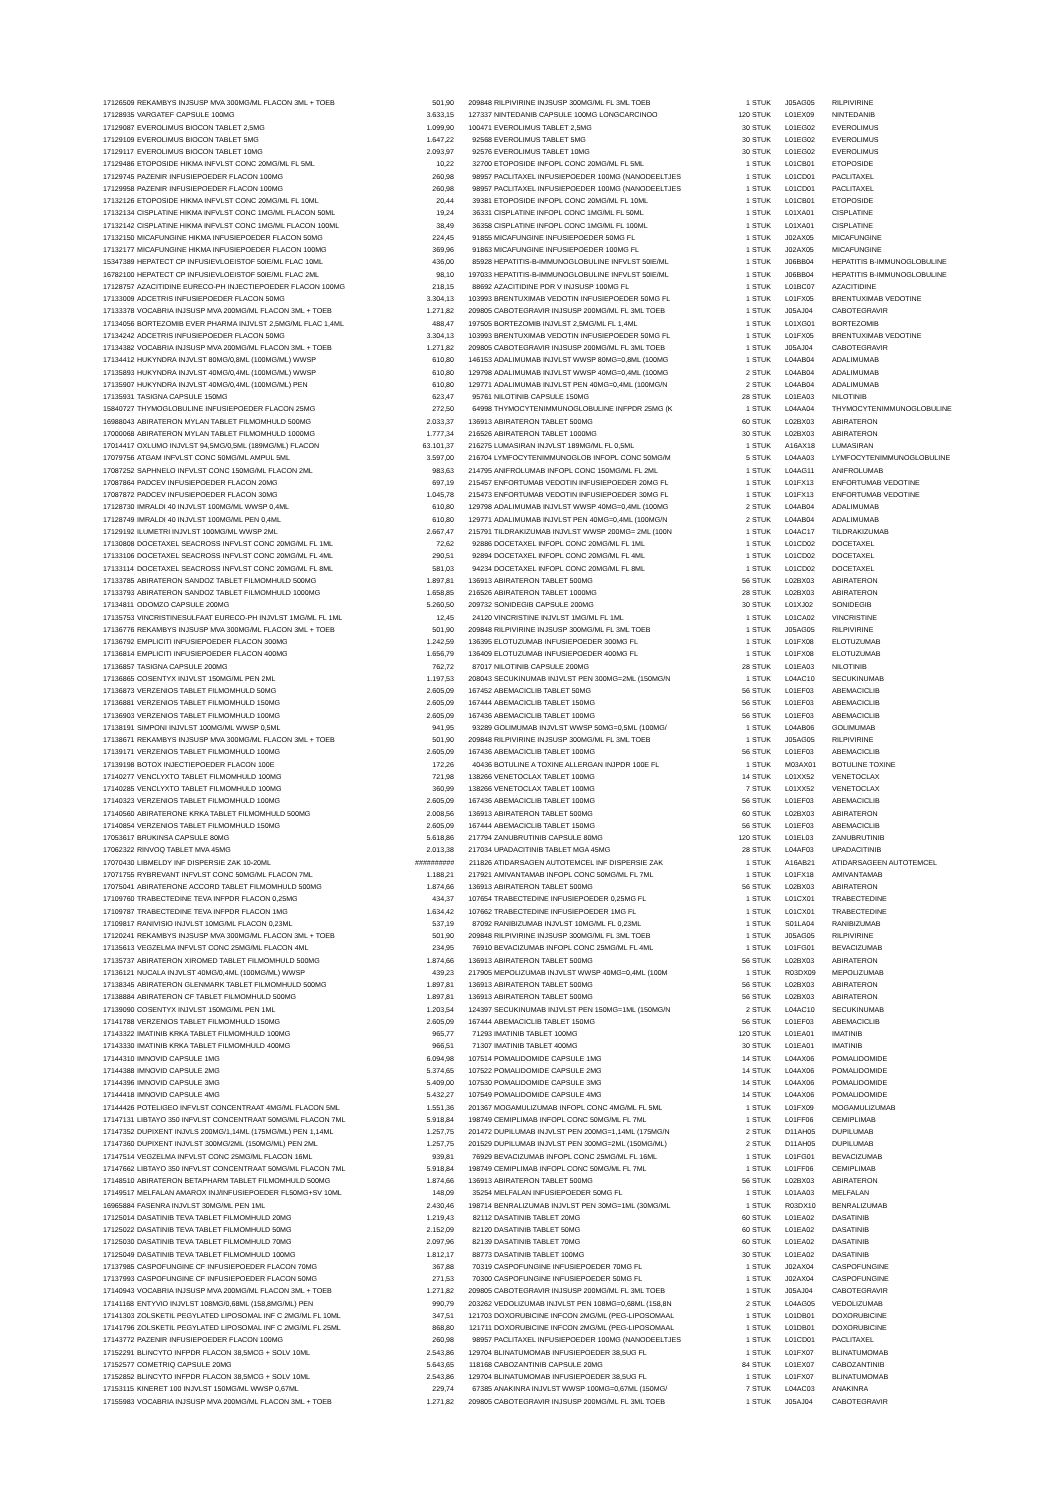| 17126509 | REKAMBYS INJSUSP MVA 300MG/ML FLACON 3ML + TOEB | 501,90 | 209848 | RILPIVIRINE INJSUSP 300MG/ML FL 3ML TOEB | 1 | STUK | J05AG05 | RILPIVIRINE |
| 17128935 | VARGATEF CAPSULE 100MG | 3.633,15 | 127337 | NINTEDANIB CAPSULE 100MG LONGCARCINOO | 120 | STUK | L01EX09 | NINTEDANIB |
| 17129087 | EVEROLIMUS BIOCON TABLET 2,5MG | 1.099,90 | 100471 | EVEROLIMUS TABLET 2,5MG | 30 | STUK | L01EG02 | EVEROLIMUS |
| 17129109 | EVEROLIMUS BIOCON TABLET 5MG | 1.647,22 | 92568 | EVEROLIMUS TABLET 5MG | 30 | STUK | L01EG02 | EVEROLIMUS |
| 17129117 | EVEROLIMUS BIOCON TABLET 10MG | 2.093,97 | 92576 | EVEROLIMUS TABLET 10MG | 30 | STUK | L01EG02 | EVEROLIMUS |
| 17129486 | ETOPOSIDE HIKMA INFVLST CONC 20MG/ML FL 5ML | 10,22 | 32700 | ETOPOSIDE INFOPL CONC 20MG/ML FL 5ML | 1 | STUK | L01CB01 | ETOPOSIDE |
| 17129745 | PAZENIR INFUSIEPOEDER FLACON 100MG | 260,98 | 98957 | PACLITAXEL INFUSIEPOEDER 100MG (NANODEELTJES | 1 | STUK | L01CD01 | PACLITAXEL |
| 17129958 | PAZENIR INFUSIEPOEDER FLACON 100MG | 260,98 | 98957 | PACLITAXEL INFUSIEPOEDER 100MG (NANODEELTJES | 1 | STUK | L01CD01 | PACLITAXEL |
| 17132126 | ETOPOSIDE HIKMA INFVLST CONC 20MG/ML FL 10ML | 20,44 | 39381 | ETOPOSIDE INFOPL CONC 20MG/ML FL 10ML | 1 | STUK | L01CB01 | ETOPOSIDE |
| 17132134 | CISPLATINE HIKMA INFVLST CONC 1MG/ML FLACON 50ML | 19,24 | 36331 | CISPLATINE INFOPL CONC 1MG/ML FL 50ML | 1 | STUK | L01XA01 | CISPLATINE |
| 17132142 | CISPLATINE HIKMA INFVLST CONC 1MG/ML FLACON 100ML | 38,49 | 36358 | CISPLATINE INFOPL CONC 1MG/ML FL 100ML | 1 | STUK | L01XA01 | CISPLATINE |
| 17132150 | MICAFUNGINE HIKMA INFUSIEPOEDER FLACON 50MG | 224,45 | 91855 | MICAFUNGINE INFUSIEPOEDER 50MG FL | 1 | STUK | J02AX05 | MICAFUNGINE |
| 17132177 | MICAFUNGINE HIKMA INFUSIEPOEDER FLACON 100MG | 369,96 | 91863 | MICAFUNGINE INFUSIEPOEDER 100MG FL | 1 | STUK | J02AX05 | MICAFUNGINE |
| 15347389 | HEPATECT CP INFUSIEVLOEISTOF 50IE/ML FLAC 10ML | 436,00 | 85928 | HEPATITIS-B-IMMUNOGLOBULINE INFVLST 50IE/ML | 1 | STUK | J06BB04 | HEPATITIS B-IMMUNOGLOBULINE |
| 16782100 | HEPATECT CP INFUSIEVLOEISTOF 50IE/ML FLAC 2ML | 98,10 | 197033 | HEPATITIS-B-IMMUNOGLOBULINE INFVLST 50IE/ML | 1 | STUK | J06BB04 | HEPATITIS B-IMMUNOGLOBULINE |
| 17128757 | AZACITIDINE EURECO-PH INJECTIEPOEDER FLACON 100MG | 218,15 | 88692 | AZACITIDINE PDR V INJSUSP 100MG FL | 1 | STUK | L01BC07 | AZACITIDINE |
| 17133009 | ADCETRIS INFUSIEPOEDER FLACON 50MG | 3.304,13 | 103993 | BRENTUXIMAB VEDOTIN INFUSIEPOEDER 50MG FL | 1 | STUK | L01FX05 | BRENTUXIMAB VEDOTINE |
| 17133378 | VOCABRIA INJSUSP MVA 200MG/ML FLACON 3ML + TOEB | 1.271,82 | 209805 | CABOTEGRAVIR INJSUSP 200MG/ML FL 3ML TOEB | 1 | STUK | J05AJ04 | CABOTEGRAVIR |
| 17134056 | BORTEZOMIB EVER PHARMA INJVLST 2,5MG/ML FLAC 1,4ML | 488,47 | 197505 | BORTEZOMIB INJVLST 2,5MG/ML FL 1,4ML | 1 | STUK | L01XG01 | BORTEZOMIB |
| 17134242 | ADCETRIS INFUSIEPOEDER FLACON 50MG | 3.304,13 | 103993 | BRENTUXIMAB VEDOTIN INFUSIEPOEDER 50MG FL | 1 | STUK | L01FX05 | BRENTUXIMAB VEDOTINE |
| 17134382 | VOCABRIA INJSUSP MVA 200MG/ML FLACON 3ML + TOEB | 1.271,82 | 209805 | CABOTEGRAVIR INJSUSP 200MG/ML FL 3ML TOEB | 1 | STUK | J05AJ04 | CABOTEGRAVIR |
| 17134412 | HUKYNDRA INJVLST 80MG/0,8ML (100MG/ML) WWSP | 610,80 | 146153 | ADALIMUMAB INJVLST WWSP 80MG=0,8ML (100MG | 1 | STUK | L04AB04 | ADALIMUMAB |
| 17135893 | HUKYNDRA INJVLST 40MG/0,4ML (100MG/ML) WWSP | 610,80 | 129798 | ADALIMUMAB INJVLST WWSP 40MG=0,4ML (100MG | 2 | STUK | L04AB04 | ADALIMUMAB |
| 17135907 | HUKYNDRA INJVLST 40MG/0,4ML (100MG/ML) PEN | 610,80 | 129771 | ADALIMUMAB INJVLST PEN 40MG=0,4ML (100MG/N | 2 | STUK | L04AB04 | ADALIMUMAB |
| 17135931 | TASIGNA CAPSULE 150MG | 623,47 | 95761 | NILOTINIB CAPSULE 150MG | 28 | STUK | L01EA03 | NILOTINIB |
| 15840727 | THYMOGLOBULINE INFUSIEPOEDER FLACON 25MG | 272,50 | 64998 | THYMOCYTENIMMUNOGLOBULINE INFPDR 25MG (K | 1 | STUK | L04AA04 | THYMOCYTENIMMUNOGLOBULINE |
| 16988043 | ABIRATERON MYLAN TABLET FILMOMHULD 500MG | 2.033,37 | 136913 | ABIRATERON TABLET 500MG | 60 | STUK | L02BX03 | ABIRATERON |
| 17000068 | ABIRATERON MYLAN TABLET FILMOMHULD 1000MG | 1.777,34 | 216526 | ABIRATERON TABLET 1000MG | 30 | STUK | L02BX03 | ABIRATERON |
| 17014417 | OXLUMO INJVLST 94,5MG/0,5ML (189MG/ML) FLACON | 63.101,37 | 216275 | LUMASIRAN INJVLST 189MG/ML FL 0,5ML | 1 | STUK | A16AX18 | LUMASIRAN |
| 17079756 | ATGAM INFVLST CONC 50MG/ML AMPUL 5ML | 3.597,00 | 216704 | LYMFOCYTENIMMUNOGLOB INFOPL CONC 50MG/M | 5 | STUK | L04AA03 | LYMFOCYTENIMMUNOGLOBULINE |
| 17087252 | SAPHNELO INFVLST CONC 150MG/ML FLACON 2ML | 983,63 | 214795 | ANIFROLUMAB INFOPL CONC 150MG/ML FL 2ML | 1 | STUK | L04AG11 | ANIFROLUMAB |
| 17087864 | PADCEV INFUSIEPOEDER FLACON 20MG | 697,19 | 215457 | ENFORTUMAB VEDOTIN INFUSIEPOEDER 20MG FL | 1 | STUK | L01FX13 | ENFORTUMAB VEDOTINE |
| 17087872 | PADCEV INFUSIEPOEDER FLACON 30MG | 1.045,78 | 215473 | ENFORTUMAB VEDOTIN INFUSIEPOEDER 30MG FL | 1 | STUK | L01FX13 | ENFORTUMAB VEDOTINE |
| 17128730 | IMRALDI 40 INJVLST 100MG/ML WWSP 0,4ML | 610,80 | 129798 | ADALIMUMAB INJVLST WWSP 40MG=0,4ML (100MG | 2 | STUK | L04AB04 | ADALIMUMAB |
| 17128749 | IMRALDI 40 INJVLST 100MG/ML PEN 0,4ML | 610,80 | 129771 | ADALIMUMAB INJVLST PEN 40MG=0,4ML (100MG/N | 2 | STUK | L04AB04 | ADALIMUMAB |
| 17129192 | ILUMETRI INJVLST 100MG/ML WWSP 2ML | 2.667,47 | 215791 | TILDRAKIZUMAB INJVLST WWSP 200MG= 2ML (100N | 1 | STUK | L04AC17 | TILDRAKIZUMAB |
| 17130808 | DOCETAXEL SEACROSS INFVLST CONC 20MG/ML FL 1ML | 72,62 | 92886 | DOCETAXEL INFOPL CONC 20MG/ML FL 1ML | 1 | STUK | L01CD02 | DOCETAXEL |
| 17133106 | DOCETAXEL SEACROSS INFVLST CONC 20MG/ML FL 4ML | 290,51 | 92894 | DOCETAXEL INFOPL CONC 20MG/ML FL 4ML | 1 | STUK | L01CD02 | DOCETAXEL |
| 17133114 | DOCETAXEL SEACROSS INFVLST CONC 20MG/ML FL 8ML | 581,03 | 94234 | DOCETAXEL INFOPL CONC 20MG/ML FL 8ML | 1 | STUK | L01CD02 | DOCETAXEL |
| 17133785 | ABIRATERON SANDOZ TABLET FILMOMHULD 500MG | 1.897,81 | 136913 | ABIRATERON TABLET 500MG | 56 | STUK | L02BX03 | ABIRATERON |
| 17133793 | ABIRATERON SANDOZ TABLET FILMOMHULD 1000MG | 1.658,85 | 216526 | ABIRATERON TABLET 1000MG | 28 | STUK | L02BX03 | ABIRATERON |
| 17134811 | ODOMZO CAPSULE 200MG | 5.260,50 | 209732 | SONIDEGIB CAPSULE 200MG | 30 | STUK | L01XJ02 | SONIDEGIB |
| 17135753 | VINCRISTINESULFAAT EURECO-PH INJVLST 1MG/ML FL 1ML | 12,45 | 24120 | VINCRISTINE INJVLST 1MG/ML FL 1ML | 1 | STUK | L01CA02 | VINCRISTINE |
| 17136776 | REKAMBYS INJSUSP MVA 300MG/ML FLACON 3ML + TOEB | 501,90 | 209848 | RILPIVIRINE INJSUSP 300MG/ML FL 3ML TOEB | 1 | STUK | J05AG05 | RILPIVIRINE |
| 17136792 | EMPLICITI INFUSIEPOEDER FLACON 300MG | 1.242,59 | 136395 | ELOTUZUMAB INFUSIEPOEDER 300MG FL | 1 | STUK | L01FX08 | ELOTUZUMAB |
| 17136814 | EMPLICITI INFUSIEPOEDER FLACON 400MG | 1.656,79 | 136409 | ELOTUZUMAB INFUSIEPOEDER 400MG FL | 1 | STUK | L01FX08 | ELOTUZUMAB |
| 17136857 | TASIGNA CAPSULE 200MG | 762,72 | 87017 | NILOTINIB CAPSULE 200MG | 28 | STUK | L01EA03 | NILOTINIB |
| 17136865 | COSENTYX INJVLST 150MG/ML PEN 2ML | 1.197,53 | 208043 | SECUKINUMAB INJVLST PEN 300MG=2ML (150MG/N | 1 | STUK | L04AC10 | SECUKINUMAB |
| 17136873 | VERZENIOS TABLET FILMOMHULD 50MG | 2.605,09 | 167452 | ABEMACICLIB TABLET 50MG | 56 | STUK | L01EF03 | ABEMACICLIB |
| 17136881 | VERZENIOS TABLET FILMOMHULD 150MG | 2.605,09 | 167444 | ABEMACICLIB TABLET 150MG | 56 | STUK | L01EF03 | ABEMACICLIB |
| 17136903 | VERZENIOS TABLET FILMOMHULD 100MG | 2.605,09 | 167436 | ABEMACICLIB TABLET 100MG | 56 | STUK | L01EF03 | ABEMACICLIB |
| 17138191 | SIMPONI INJVLST 100MG/ML WWSP 0,5ML | 941,95 | 93289 | GOLIMUMAB INJVLST WWSP 50MG=0,5ML (100MG/ | 1 | STUK | L04AB06 | GOLIMUMAB |
| 17138671 | REKAMBYS INJSUSP MVA 300MG/ML FLACON 3ML + TOEB | 501,90 | 209848 | RILPIVIRINE INJSUSP 300MG/ML FL 3ML TOEB | 1 | STUK | J05AG05 | RILPIVIRINE |
| 17139171 | VERZENIOS TABLET FILMOMHULD 100MG | 2.605,09 | 167436 | ABEMACICLIB TABLET 100MG | 56 | STUK | L01EF03 | ABEMACICLIB |
| 17139198 | BOTOX INJECTIEPOEDER FLACON 100E | 172,26 | 40436 | BOTULINE A TOXINE ALLERGAN INJPDR 100E FL | 1 | STUK | M03AX01 | BOTULINE TOXINE |
| 17140277 | VENCLYXTO TABLET FILMOMHULD 100MG | 721,98 | 138266 | VENETOCLAX TABLET 100MG | 14 | STUK | L01XX52 | VENETOCLAX |
| 17140285 | VENCLYXTO TABLET FILMOMHULD 100MG | 360,99 | 138266 | VENETOCLAX TABLET 100MG | 7 | STUK | L01XX52 | VENETOCLAX |
| 17140323 | VERZENIOS TABLET FILMOMHULD 100MG | 2.605,09 | 167436 | ABEMACICLIB TABLET 100MG | 56 | STUK | L01EF03 | ABEMACICLIB |
| 17140560 | ABIRATERONE KRKA TABLET FILMOMHULD 500MG | 2.008,56 | 136913 | ABIRATERON TABLET 500MG | 60 | STUK | L02BX03 | ABIRATERON |
| 17140854 | VERZENIOS TABLET FILMOMHULD 150MG | 2.605,09 | 167444 | ABEMACICLIB TABLET 150MG | 56 | STUK | L01EF03 | ABEMACICLIB |
| 17053617 | BRUKINSA CAPSULE 80MG | 5.618,86 | 217794 | ZANUBRUTINIB CAPSULE 80MG | 120 | STUK | L01EL03 | ZANUBRUTINIB |
| 17062322 | RINVOQ TABLET MVA 45MG | 2.013,38 | 217034 | UPADACITINIB TABLET MGA 45MG | 28 | STUK | L04AF03 | UPADACITINIB |
| 17070430 | LIBMELDY INF DISPERSIE ZAK 10-20ML | ########## | 211826 | ATIDARSAGEN AUTOTEMCEL INF DISPERSIE ZAK | 1 | STUK | A16AB21 | ATIDARSAGEEN AUTOTEMCEL |
| 17071755 | RYBREVANT INFVLST CONC 50MG/ML FLACON 7ML | 1.188,21 | 217921 | AMIVANTAMAB INFOPL CONC 50MG/ML FL 7ML | 1 | STUK | L01FX18 | AMIVANTAMAB |
| 17075041 | ABIRATERONE ACCORD TABLET FILMOMHULD 500MG | 1.874,66 | 136913 | ABIRATERON TABLET 500MG | 56 | STUK | L02BX03 | ABIRATERON |
| 17109760 | TRABECTEDINE TEVA INFPDR FLACON 0,25MG | 434,37 | 107654 | TRABECTEDINE INFUSIEPOEDER 0,25MG FL | 1 | STUK | L01CX01 | TRABECTEDINE |
| 17109787 | TRABECTEDINE TEVA INFPDR FLACON 1MG | 1.634,42 | 107662 | TRABECTEDINE INFUSIEPOEDER 1MG FL | 1 | STUK | L01CX01 | TRABECTEDINE |
| 17109817 | RANIVISIO INJVLST 10MG/ML FLACON 0,23ML | 537,19 | 87092 | RANIBIZUMAB INJVLST 10MG/ML FL 0,23ML | 1 | STUK | S01LA04 | RANIBIZUMAB |
| 17120241 | REKAMBYS INJSUSP MVA 300MG/ML FLACON 3ML + TOEB | 501,90 | 209848 | RILPIVIRINE INJSUSP 300MG/ML FL 3ML TOEB | 1 | STUK | J05AG05 | RILPIVIRINE |
| 17135613 | VEGZELMA INFVLST CONC 25MG/ML FLACON 4ML | 234,95 | 76910 | BEVACIZUMAB INFOPL CONC 25MG/ML FL 4ML | 1 | STUK | L01FG01 | BEVACIZUMAB |
| 17135737 | ABIRATERON XIROMED TABLET FILMOMHULD 500MG | 1.874,66 | 136913 | ABIRATERON TABLET 500MG | 56 | STUK | L02BX03 | ABIRATERON |
| 17136121 | NUCALA INJVLST 40MG/0,4ML (100MG/ML) WWSP | 439,23 | 217905 | MEPOLIZUMAB INJVLST WWSP 40MG=0,4ML (100M | 1 | STUK | R03DX09 | MEPOLIZUMAB |
| 17138345 | ABIRATERON GLENMARK TABLET FILMOMHULD 500MG | 1.897,81 | 136913 | ABIRATERON TABLET 500MG | 56 | STUK | L02BX03 | ABIRATERON |
| 17138884 | ABIRATERON CF TABLET FILMOMHULD 500MG | 1.897,81 | 136913 | ABIRATERON TABLET 500MG | 56 | STUK | L02BX03 | ABIRATERON |
| 17139090 | COSENTYX INJVLST 150MG/ML PEN 1ML | 1.203,54 | 124397 | SECUKINUMAB INJVLST PEN 150MG=1ML (150MG/N | 2 | STUK | L04AC10 | SECUKINUMAB |
| 17141788 | VERZENIOS TABLET FILMOMHULD 150MG | 2.605,09 | 167444 | ABEMACICLIB TABLET 150MG | 56 | STUK | L01EF03 | ABEMACICLIB |
| 17143322 | IMATINIB KRKA TABLET FILMOMHULD 100MG | 965,77 | 71293 | IMATINIB TABLET 100MG | 120 | STUK | L01EA01 | IMATINIB |
| 17143330 | IMATINIB KRKA TABLET FILMOMHULD 400MG | 966,51 | 71307 | IMATINIB TABLET 400MG | 30 | STUK | L01EA01 | IMATINIB |
| 17144310 | IMNOVID CAPSULE 1MG | 6.094,98 | 107514 | POMALIDOMIDE CAPSULE 1MG | 14 | STUK | L04AX06 | POMALIDOMIDE |
| 17144388 | IMNOVID CAPSULE 2MG | 5.374,65 | 107522 | POMALIDOMIDE CAPSULE 2MG | 14 | STUK | L04AX06 | POMALIDOMIDE |
| 17144396 | IMNOVID CAPSULE 3MG | 5.409,00 | 107530 | POMALIDOMIDE CAPSULE 3MG | 14 | STUK | L04AX06 | POMALIDOMIDE |
| 17144418 | IMNOVID CAPSULE 4MG | 5.432,27 | 107549 | POMALIDOMIDE CAPSULE 4MG | 14 | STUK | L04AX06 | POMALIDOMIDE |
| 17144426 | POTELIGEO INFVLST CONCENTRAAT 4MG/ML FLACON 5ML | 1.551,36 | 201367 | MOGAMULIZUMAB INFOPL CONC 4MG/ML FL 5ML | 1 | STUK | L01FX09 | MOGAMULIZUMAB |
| 17147131 | LIBTAYO 350 INFVLST CONCENTRAAT 50MG/ML FLACON 7ML | 5.918,84 | 198749 | CEMIPLIMAB INFOPL CONC 50MG/ML FL 7ML | 1 | STUK | L01FF06 | CEMIPLIMAB |
| 17147352 | DUPIXENT INJVLS 200MG/1,14ML (175MG/ML) PEN 1,14ML | 1.257,75 | 201472 | DUPILUMAB INJVLST PEN 200MG=1,14ML (175MG/N | 2 | STUK | D11AH05 | DUPILUMAB |
| 17147360 | DUPIXENT INJVLST 300MG/2ML (150MG/ML) PEN 2ML | 1.257,75 | 201529 | DUPILUMAB INJVLST PEN 300MG=2ML (150MG/ML) | 2 | STUK | D11AH05 | DUPILUMAB |
| 17147514 | VEGZELMA INFVLST CONC 25MG/ML FLACON 16ML | 939,81 | 76929 | BEVACIZUMAB INFOPL CONC 25MG/ML FL 16ML | 1 | STUK | L01FG01 | BEVACIZUMAB |
| 17147662 | LIBTAYO 350 INFVLST CONCENTRAAT 50MG/ML FLACON 7ML | 5.918,84 | 198749 | CEMIPLIMAB INFOPL CONC 50MG/ML FL 7ML | 1 | STUK | L01FF06 | CEMIPLIMAB |
| 17148510 | ABIRATERON BETAPHARM TABLET FILMOMHULD 500MG | 1.874,66 | 136913 | ABIRATERON TABLET 500MG | 56 | STUK | L02BX03 | ABIRATERON |
| 17149517 | MELFALAN AMAROX INJ/INFUSIEPOEDER FL50MG+SV 10ML | 148,09 | 35254 | MELFALAN INFUSIEPOEDER 50MG FL | 1 | STUK | L01AA03 | MELFALAN |
| 16965884 | FASENRA INJVLST 30MG/ML PEN 1ML | 2.430,46 | 198714 | BENRALIZUMAB INJVLST PEN 30MG=1ML (30MG/ML | 1 | STUK | R03DX10 | BENRALIZUMAB |
| 17125014 | DASATINIB TEVA TABLET FILMOMHULD 20MG | 1.219,43 | 82112 | DASATINIB TABLET 20MG | 60 | STUK | L01EA02 | DASATINIB |
| 17125022 | DASATINIB TEVA TABLET FILMOMHULD 50MG | 2.152,09 | 82120 | DASATINIB TABLET 50MG | 60 | STUK | L01EA02 | DASATINIB |
| 17125030 | DASATINIB TEVA TABLET FILMOMHULD 70MG | 2.097,96 | 82139 | DASATINIB TABLET 70MG | 60 | STUK | L01EA02 | DASATINIB |
| 17125049 | DASATINIB TEVA TABLET FILMOMHULD 100MG | 1.812,17 | 88773 | DASATINIB TABLET 100MG | 30 | STUK | L01EA02 | DASATINIB |
| 17137985 | CASPOFUNGINE CF INFUSIEPOEDER FLACON 70MG | 367,88 | 70319 | CASPOFUNGINE INFUSIEPOEDER 70MG FL | 1 | STUK | J02AX04 | CASPOFUNGINE |
| 17137993 | CASPOFUNGINE CF INFUSIEPOEDER FLACON 50MG | 271,53 | 70300 | CASPOFUNGINE INFUSIEPOEDER 50MG FL | 1 | STUK | J02AX04 | CASPOFUNGINE |
| 17140943 | VOCABRIA INJSUSP MVA 200MG/ML FLACON 3ML + TOEB | 1.271,82 | 209805 | CABOTEGRAVIR INJSUSP 200MG/ML FL 3ML TOEB | 1 | STUK | J05AJ04 | CABOTEGRAVIR |
| 17141168 | ENTYVIO INJVLST 108MG/0,68ML (158,8MG/ML) PEN | 990,79 | 203262 | VEDOLIZUMAB INJVLST PEN 108MG=0,68ML (158,8N | 2 | STUK | L04AG05 | VEDOLIZUMAB |
| 17141303 | ZOLSKETIL PEGYLATED LIPOSOMAL INF C 2MG/ML FL 10ML | 347,51 | 121703 | DOXORUBICINE INFCON 2MG/ML (PEG-LIPOSOMAAL | 1 | STUK | L01DB01 | DOXORUBICINE |
| 17141796 | ZOLSKETIL PEGYLATED LIPOSOMAL INF C 2MG/ML FL 25ML | 868,80 | 121711 | DOXORUBICINE INFCON 2MG/ML (PEG-LIPOSOMAAL | 1 | STUK | L01DB01 | DOXORUBICINE |
| 17143772 | PAZENIR INFUSIEPOEDER FLACON 100MG | 260,98 | 98957 | PACLITAXEL INFUSIEPOEDER 100MG (NANODEELTJES | 1 | STUK | L01CD01 | PACLITAXEL |
| 17152291 | BLINCYTO INFPDR FLACON 38,5MCG + SOLV 10ML | 2.543,86 | 129704 | BLINATUMOMAB INFUSIEPOEDER 38,5UG FL | 1 | STUK | L01FX07 | BLINATUMOMAB |
| 17152577 | COMETRIQ CAPSULE 20MG | 5.643,65 | 118168 | CABOZANTINIB CAPSULE 20MG | 84 | STUK | L01EX07 | CABOZANTINIB |
| 17152852 | BLINCYTO INFPDR FLACON 38,5MCG + SOLV 10ML | 2.543,86 | 129704 | BLINATUMOMAB INFUSIEPOEDER 38,5UG FL | 1 | STUK | L01FX07 | BLINATUMOMAB |
| 17153115 | KINERET 100 INJVLST 150MG/ML WWSP 0,67ML | 229,74 | 67385 | ANAKINRA INJVLST WWSP 100MG=0,67ML (150MG/ | 7 | STUK | L04AC03 | ANAKINRA |
| 17155983 | VOCABRIA INJSUSP MVA 200MG/ML FLACON 3ML + TOEB | 1.271,82 | 209805 | CABOTEGRAVIR INJSUSP 200MG/ML FL 3ML TOEB | 1 | STUK | J05AJ04 | CABOTEGRAVIR |